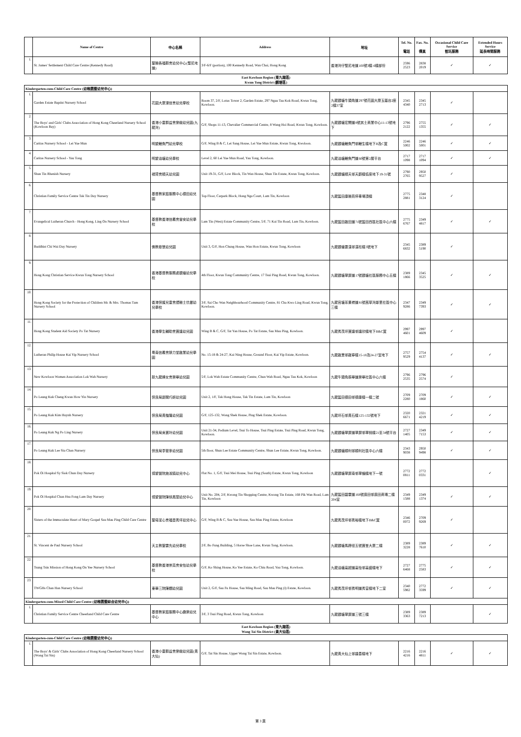| | Name of Centre | 中心名稱 | Address | 地址 | Tel. No. 電話 | Fax. No. 傳真 | Occasional Child Care Service 暫託服務 | Extended Hours Service 延長時間服務 |
| --- | --- | --- | --- | --- | --- | --- | --- | --- |
| 1. | St. James' Settlement Child Care Centre (Kennedy Road) | 聖雅各福群會幼兒中心(堅尼地道) | 3/F-6/F (portion), 100 Kennedy Road, Wan Chai, Hong Kong | 香港灣仔堅尼地道100號3樓-6樓部份 | 2596 2523 | 2838 2019 | ✓ | ✓ |
| East Kowloon Region (東九龍區) Kwun Tong District (觀塘區) | | | | | | | | |
| Kindergarten-cum-Child Care Centre (幼稚園暨幼兒中心) | | | | | | | | |
| 1. | Garden Estate Baptist Nursery School | 花園大廈浸信會幼兒學校 | Room 37, 2/F, Lotus Tower 2, Garden Estate, 297 Ngau Tau Kok Road, Kwun Tong, Kowloon. | 九龍觀塘牛頭角道297號花園大廈玉蓮台2座2樓37室 | 2345 4340 | 2345 2713 | ✓ | |
| 2. | The Boys' and Girls' Clubs Association of Hong Kong Cheerland Nursery School (Kowloon Bay) | 香港小童群益會樂緻幼兒園(九龍灣) | G/F, Shops 11-13, Chevalier Commercial Centre, 8 Wang Hoi Road, Kwun Tong, Kowloon. | 九龍觀塘宏開道8號其士商業中心11-13號地下 | 2796 2122 | 2755 1355 | ✓ | ✓ |
| 3. | Caritas Nursery School - Lei Yue Mun | 明愛鯉魚門幼兒學校 | G/F, Wing B & C, Lei Sang House, Lei Yue Mun Estate, Kwun Tong, Kwoloon. | 九龍觀塘鯉魚門邨鯉生樓地下B及C翼 | 2246 5002 | 2246 5001 | ✓ | ✓ |
| 4. | Caritas Nursery School - Yau Tong | 明愛油塘幼兒學校 | Level 2, 60 Lei Yue Mun Road, Yau Tong, Kowloon. | 九龍油塘鯉魚門道60號第2層平台 | 2717 1098 | 2717 1094 | ✓ | ✓ |
| 5. | Shun Tin Rhenish Nursery | 禮賢會順天幼兒園 | Unit 19-31, G/F, Low Block, Tin Wan House, Shun Tin Estate, Kwun Tong, Kowloon. | 九龍觀塘順天邨天韻樓低座地下19-31號 | 2790 2765 | 2950 9527 | ✓ | |
| 6. | Christian Family Service Centre Tak Tin Day Nursery | 基督教家庭服務中心德田幼兒園 | Top Floor, Carpark Block, Hong Nga Court, Lam Tin, Kowloon | 九龍藍田康雅苑停車場頂樓 | 2775 2881 | 2348 3124 | ✓ | |
| 7. | Evangelical Lutheran Church - Hong Kong, Ling On Nursery School | 基督教香港信義會靈安幼兒學校 | Lam Tin (West) Estate Community Centre, 5/F, 71 Kai Tin Road, Lam Tin, Kowloon. | 九龍藍田啟田道71號藍田西區社區中心六樓 | 2775 6767 | 2349 4817 | ✓ | ✓ |
| 8. | Buddhist Chi Wai Day Nursery | 佛教慈慧幼兒園 | Unit 3, G/F, Hon Chung House, Wan Hon Estate, Kwun Tong, Kowloon | 九龍觀塘雲漢邨漢松樓3號地下 | 2345 6832 | 2389 5190 | ✓ | |
| 9. | Hong Kong Christian Service Kwun Tong Nursery School | 香港基督教服務處觀塘幼兒學校 | 4th Floor, Kwun Tong Community Centre, 17 Tsui Ping Road, Kwun Tong, Kowloon. | 九龍觀塘翠屏道17號觀塘社區服務中心五樓 | 2389 1866 | 2345 3525 | ✓ | ✓ |
| 10. | Hong Kong Society for the Protection of Children Mr. & Mrs. Thomas Tam Nursery School | 香港保護兒童會譚雅士伉儷幼兒學校 | 3/F, Sai Cho Wan Neighbourhood Community Centre, 81 Cha Kwo Ling Road, Kwun Tong, Kowloon. | 九龍官塘茶果嶺道81號茜草灣鄰里社區中心三樓 | 2347 9286 | 2349 7393 | ✓ | ✓ |
| 11. | Hong Kong Student Aid Society Po Tat Nursery | 香港學生輔助會寶達幼兒園 | Wing B & C, G/F, Tat Yan House, Po Tat Estate, Sau Mau Ping, Kowloon. | 九龍秀茂坪寶達邨達欣樓地下B&C翼 | 2997 4601 | 2997 4609 | ✓ | |
| 12. | Lutheran Philip House Kai Yip Nursery School | 粵南信義會腓力堂啟業幼兒學園 | No. 15-18 & 24-27, Kai Ning House, Ground Floor, Kai Yip Estate, Kowloon. | 九龍啟業邨啟寧樓15-18及24-27室地下 | 2757 9529 | 2754 4137 | ✓ | ✓ |
| 13. | New Kowloon Women Association Lok Wah Nursery | 新九龍婦女會樂華幼兒園 | 5/F, Lok Wah Estate Community Centre, Chun Wah Road, Ngau Tau Kok, Kowloon | 九龍牛頭角振華道樂華社區中心六樓 | 2796 2535 | 2796 2574 | ✓ | |
| 14. | Po Leung Kuk Cheng Kwan How Yin Nursery | 保良局鄭關巧妍幼兒園 | Unit 2, 1/F, Tak Hong House, Tak Tin Estate, Lam Tin, Kowloon | 九龍藍田德田邨德康樓一樓二號 | 2709 2280 | 2709 1860 | ✓ | ✓ |
| 15. | Po Leung Kuk Kim Huynh Nursery | 保良局黃楷隆幼兒園 | G/F, 125-132, Wong Shek House, Ping Shek Estate, Kowloon. | 九龍坪石邨黃石樓125-132號地下 | 2320 6671 | 2321 4219 | ✓ | ✓ |
| 16. | Po Leung Kuk Ng Po Ling Nursery | 保良局吳寶玲幼兒園 | Unit 21-34, Podium Level, Tsui To House, Tsui Ping Estate, Tsui Ping Road, Kwun Tong, Kowloon. | 九龍觀塘翠屏道翠屏邨翠桃樓21至34號平台 | 2727 1405 | 2349 7153 | ✓ | ✓ |
| 17. | Po Leung Kuk Lee Siu Chan Nursery | 保良局李筱參幼兒園 | 5th floor, Shun Lee Estate Community Centre, Shun Lee Estate, Kwun Tong, Kowloon. | 九龍觀塘順利邨順利社區中心六樓 | 2343 9038 | 2950 9498 | ✓ | ✓ |
| 18. | Pok Oi Hospital Sy Siok Chun Day Nursery | 博愛醫院施淑鎮幼兒中心 | Flat No. 1, G/F, Tsui Mei House, Tsui Ping (South) Estate, Kwun Tong, Kowloon | 九龍觀塘翠屏南邨翠楣樓地下一號 | 2772 0811 | 2772 0331 | | ✓ |
| 19. | Pok Oi Hospital Chan Hsu Fong Lam Day Nursery | 博愛醫院陳徐鳳蘭幼兒中心 | Unit No. 204, 2/F, Kwong Tin Shopping Centre, Kwong Tin Estate, 168 Pik Wan Road, Lam Tin, Kowloon | 九龍藍田碧雲道168號廣田邨廣田商場二樓204室 | 2349 1588 | 2349 1374 | ✓ | ✓ |
| 20. | Sisters of the Immaculate Heart of Mary Gospel Sau Mau Ping Child Care Centre | 聖母潔心會福音秀坪幼兒中心 | G/F, Wing B & C, Sau Yue House, Sau Mau Ping Estate, Kowloon | 九龍秀茂坪邨秀裕樓地下B&C翼 | 2346 0072 | 2709 9269 | ✓ | |
| 21. | St. Vincent de Paul Nursery School | 天主教聖雲先幼兒學校 | 2/F, Bo Fung Building, 5 Horse Shoe Lane, Kwun Tong, Kowloon. | 九龍觀塘馬蹄徑五號寶峯大廈二樓 | 2389 3228 | 2389 7610 | ✓ | ✓ |
| 22. | Tsung Tsin Mission of Hong Kong On Yee Nursery School | 基督教香港崇真會安怡幼兒學校 | G/F, Ko Shing House, Ko Yee Estate, Ko Chiu Road, Yau Tong, Kowloon. | 九龍油塘高超道高怡邨高盛樓地下 | 2727 6468 | 2775 2583 | ✓ | ✓ |
| 23. | TWGHs Chan Han Nursery School | 東華三院陳嫺幼兒園 | Unit 2, G/F, Sau Fu House, Sau Ming Road, Sau Mau Ping (I) Estate, Kowloon. | 九龍秀茂坪邨秀明道秀富樓地下二室 | 2340 5982 | 2772 3599 | ✓ | ✓ |
| Kindergarten-cum-Mixed Child Care Centre (幼稚園暨綜合幼兒中心) | | | | | | | | |
| 1. | Christian Family Service Centre Cheerland Child Care Centre | 基督教家庭服務中心趣樂幼兒中心 | 3/F, 3 Tsui Ping Road, Kwun Tong, Kowloon | 九龍觀塘翠屏道三號三樓 | 2389 3363 | 2389 7213 | | ✓ |
| East Kowloon Region (東九龍區) Wong Tai Sin District (黃大仙區) | | | | | | | | |
| Kindergarten-cum-Child Care Centre (幼稚園暨幼兒中心) | | | | | | | | |
| 1. | The Boys' & Girls' Clubs Association of Hong Kong Cheerland Nursery School (Wong Tai Sin) | 香港小童群益會樂緻幼兒園(黃大仙) | G/F, Tat Sin House, Upper Wong Tai Sin Estate, Kowloon. | 九龍黃大仙上邨達善樓地下 | 2216 4216 | 2216 4811 | ✓ | ✓ |
第 3 頁